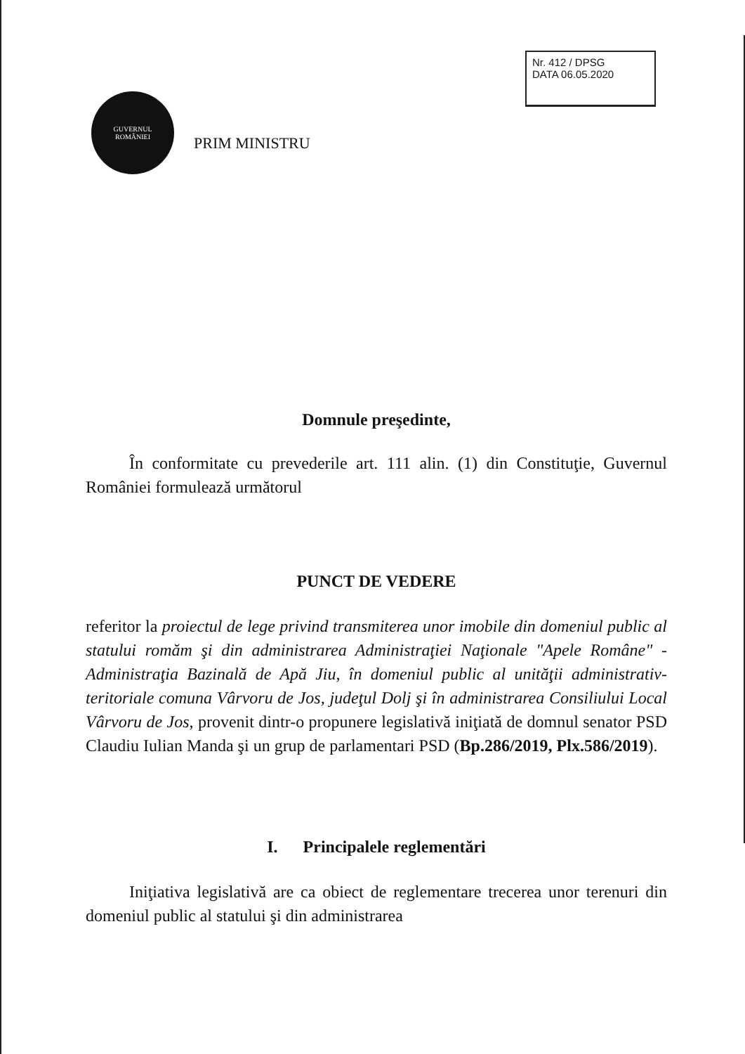Nr. 412 / DPSG
DATA 06.05.2020
GUVERNUL
ROMÂNIEI
PRIM MINISTRU
Domnule preşedinte,
În conformitate cu prevederile art. 111 alin. (1) din Constituţie, Guvernul României formulează următorul
PUNCT DE VEDERE
referitor la proiectul de lege privind transmiterea unor imobile din domeniul public al statului romăm şi din administrarea Administraţiei Naţionale "Apele Române" - Administraţia Bazinală de Apă Jiu, în domeniul public al unităţii administrativ-teritoriale comuna Vârvoru de Jos, judeţul Dolj şi în administrarea Consiliului Local Vârvoru de Jos, provenit dintr-o propunere legislativă iniţiată de domnul senator PSD Claudiu Iulian Manda şi un grup de parlamentari PSD (Bp.286/2019, Plx.586/2019).
I. Principalele reglementări
Iniţiativa legislativă are ca obiect de reglementare trecerea unor terenuri din domeniul public al statului şi din administrarea